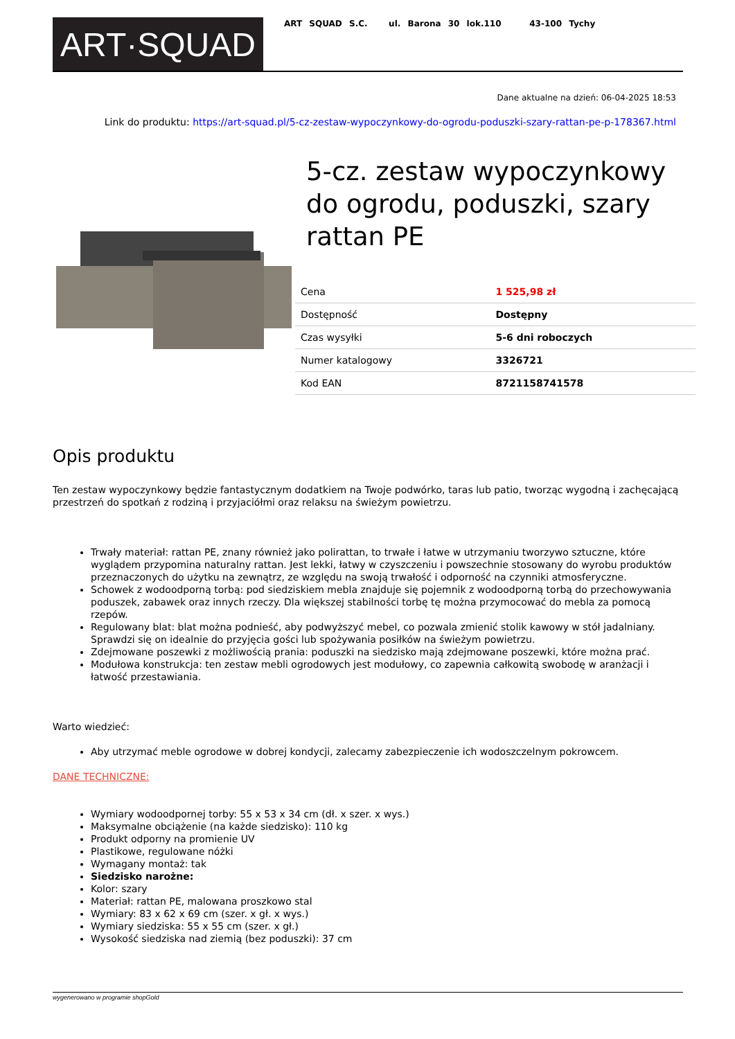ART·SQUAD
ART SQUAD S.C. ul. Barona 30 lok.110 43-100 Tychy
Dane aktualne na dzień: 06-04-2025 18:53
Link do produktu: https://art-squad.pl/5-cz-zestaw-wypoczynkowy-do-ogrodu-poduszki-szary-rattan-pe-p-178367.html
5-cz. zestaw wypoczynkowy do ogrodu, poduszki, szary rattan PE
| Cena | 1 525,98 zł |
| Dostępność | Dostępny |
| Czas wysyłki | 5-6 dni roboczych |
| Numer katalogowy | 3326721 |
| Kod EAN | 8721158741578 |
Opis produktu
Ten zestaw wypoczynkowy będzie fantastycznym dodatkiem na Twoje podwórko, taras lub patio, tworząc wygodną i zachęcającą przestrzeń do spotkań z rodziną i przyjaciółmi oraz relaksu na świeżym powietrzu.
Trwały materiał: rattan PE, znany również jako polirattan, to trwałe i łatwe w utrzymaniu tworzywo sztuczne, które wyglądem przypomina naturalny rattan. Jest lekki, łatwy w czyszczeniu i powszechnie stosowany do wyrobu produktów przeznaczonych do użytku na zewnątrz, ze względu na swoją trwałość i odporność na czynniki atmosferyczne.
Schowek z wodoodporną torbą: pod siedziskiem mebla znajduje się pojemnik z wodoodporną torbą do przechowywania poduszek, zabawek oraz innych rzeczy. Dla większej stabilności torbę tę można przymocować do mebla za pomocą rzepów.
Regulowany blat: blat można podnieść, aby podwyższyć mebel, co pozwala zmienić stolik kawowy w stół jadalniany. Sprawdzi się on idealnie do przyjęcia gości lub spożywania posiłków na świeżym powietrzu.
Zdejmowane poszewki z możliwością prania: poduszki na siedzisko mają zdejmowane poszewki, które można prać.
Modułowa konstrukcja: ten zestaw mebli ogrodowych jest modułowy, co zapewnia całkowitą swobodę w aranżacji i łatwość przestawiania.
Warto wiedzieć:
Aby utrzymać meble ogrodowe w dobrej kondycji, zalecamy zabezpieczenie ich wodoszczelnym pokrowcem.
DANE TECHNICZNE:
Wymiary wodoodpornej torby: 55 x 53 x 34 cm (dł. x szer. x wys.)
Maksymalne obciążenie (na każde siedzisko): 110 kg
Produkt odporny na promienie UV
Plastikowe, regulowane nóżki
Wymagany montaż: tak
Siedzisko narożne:
Kolor: szary
Materiał: rattan PE, malowana proszkowo stal
Wymiary: 83 x 62 x 69 cm (szer. x gł. x wys.)
Wymiary siedziska: 55 x 55 cm (szer. x gł.)
Wysokość siedziska nad ziemią (bez poduszki): 37 cm
wygenerowano w programie shopGold